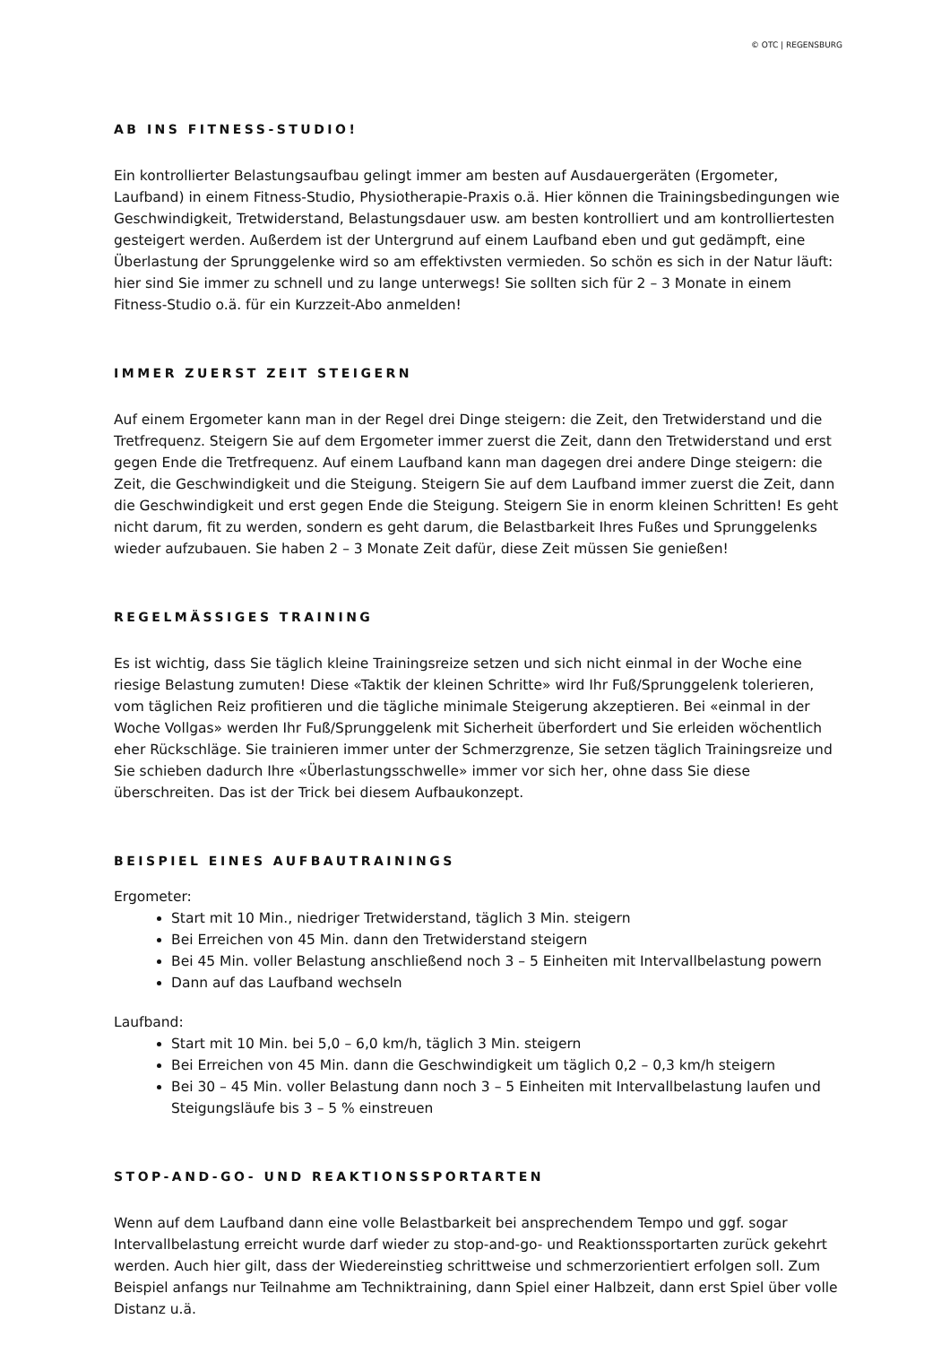© OTC | REGENSBURG
AB INS FITNESS-STUDIO!
Ein kontrollierter Belastungsaufbau gelingt immer am besten auf Ausdauergeräten (Ergometer, Laufband) in einem Fitness-Studio, Physiotherapie-Praxis o.ä. Hier können die Trainingsbedingungen wie Geschwindigkeit, Tretwiderstand, Belastungsdauer usw. am besten kontrolliert und am kontrolliertesten gesteigert werden. Außerdem ist der Untergrund auf einem Laufband eben und gut gedämpft, eine Überlastung der Sprunggelenke wird so am effektivsten vermieden. So schön es sich in der Natur läuft: hier sind Sie immer zu schnell und zu lange unterwegs! Sie sollten sich für 2 – 3 Monate in einem Fitness-Studio o.ä. für ein Kurzzeit-Abo anmelden!
IMMER ZUERST ZEIT STEIGERN
Auf einem Ergometer kann man in der Regel drei Dinge steigern: die Zeit, den Tretwiderstand und die Tretfrequenz. Steigern Sie auf dem Ergometer immer zuerst die Zeit, dann den Tretwiderstand und erst gegen Ende die Tretfrequenz. Auf einem Laufband kann man dagegen drei andere Dinge steigern: die Zeit, die Geschwindigkeit und die Steigung. Steigern Sie auf dem Laufband immer zuerst die Zeit, dann die Geschwindigkeit und erst gegen Ende die Steigung. Steigern Sie in enorm kleinen Schritten! Es geht nicht darum, fit zu werden, sondern es geht darum, die Belastbarkeit Ihres Fußes und Sprunggelenks wieder aufzubauen. Sie haben 2 – 3 Monate Zeit dafür, diese Zeit müssen Sie genießen!
REGELMÄSSIGES TRAINING
Es ist wichtig, dass Sie täglich kleine Trainingsreize setzen und sich nicht einmal in der Woche eine riesige Belastung zumuten! Diese «Taktik der kleinen Schritte» wird Ihr Fuß/Sprunggelenk tolerieren, vom täglichen Reiz profitieren und die tägliche minimale Steigerung akzeptieren. Bei «einmal in der Woche Vollgas» werden Ihr Fuß/Sprunggelenk mit Sicherheit überfordert und Sie erleiden wöchentlich eher Rückschläge. Sie trainieren immer unter der Schmerzgrenze, Sie setzen täglich Trainingsreize und Sie schieben dadurch Ihre «Überlastungsschwelle» immer vor sich her, ohne dass Sie diese überschreiten. Das ist der Trick bei diesem Aufbaukonzept.
BEISPIEL EINES AUFBAUTRAININGS
Ergometer:
Start mit 10 Min., niedriger Tretwiderstand, täglich 3 Min. steigern
Bei Erreichen von 45 Min. dann den Tretwiderstand steigern
Bei 45 Min. voller Belastung anschließend noch 3 – 5 Einheiten mit Intervallbelastung powern
Dann auf das Laufband wechseln
Laufband:
Start mit 10 Min. bei 5,0 – 6,0 km/h, täglich 3 Min. steigern
Bei Erreichen von 45 Min. dann die Geschwindigkeit um täglich 0,2 – 0,3 km/h steigern
Bei 30 – 45 Min. voller Belastung dann noch 3 – 5 Einheiten mit Intervallbelastung laufen und Steigungsläufe bis 3 – 5 % einstreuen
STOP-AND-GO- UND REAKTIONSSPORTARTEN
Wenn auf dem Laufband dann eine volle Belastbarkeit bei ansprechendem Tempo und ggf. sogar Intervallbelastung erreicht wurde darf wieder zu stop-and-go- und Reaktionssportarten zurück gekehrt werden. Auch hier gilt, dass der Wiedereinstieg schrittweise und schmerzorientiert erfolgen soll. Zum Beispiel anfangs nur Teilnahme am Techniktraining, dann Spiel einer Halbzeit, dann erst Spiel über volle Distanz u.ä.